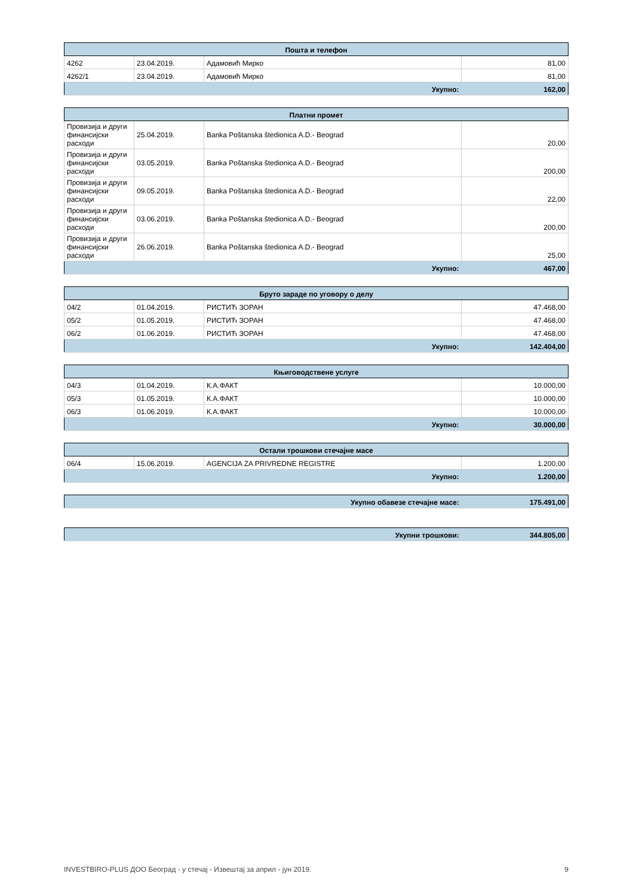| Пошта и телефон | | | |
| --- | --- | --- | --- |
| 4262 | 23.04.2019. | Адамовић Мирко | 81,00 |
| 4262/1 | 23.04.2019. | Адамовић Мирко | 81,00 |
| Укупно: | | | 162,00 |
| Платни промет | | | |
| --- | --- | --- | --- |
| Провизија и други финансијски расходи | 25.04.2019. | Banka Poštanska štedionica A.D.- Beograd | 20,00 |
| Провизија и други финансијски расходи | 03.05.2019. | Banka Poštanska štedionica A.D.- Beograd | 200,00 |
| Провизија и други финансијски расходи | 09.05.2019. | Banka Poštanska štedionica A.D.- Beograd | 22,00 |
| Провизија и други финансијски расходи | 03.06.2019. | Banka Poštanska štedionica A.D.- Beograd | 200,00 |
| Провизија и други финансијски расходи | 26.06.2019. | Banka Poštanska štedionica A.D.- Beograd | 25,00 |
| Укупно: | | | 467,00 |
| Бруто зараде по уговору о делу | | | |
| --- | --- | --- | --- |
| 04/2 | 01.04.2019. | РИСТИЋ ЗОРАН | 47.468,00 |
| 05/2 | 01.05.2019. | РИСТИЋ ЗОРАН | 47.468,00 |
| 06/2 | 01.06.2019. | РИСТИЋ ЗОРАН | 47.468,00 |
| Укупно: | | | 142.404,00 |
| Књиговодствене услуге | | | |
| --- | --- | --- | --- |
| 04/3 | 01.04.2019. | К.А.ФАКТ | 10.000,00 |
| 05/3 | 01.05.2019. | К.А.ФАКТ | 10.000,00 |
| 06/3 | 01.06.2019. | К.А.ФАКТ | 10.000,00 |
| Укупно: | | | 30.000,00 |
| Остали трошкови стечајне масе | | | |
| --- | --- | --- | --- |
| 06/4 | 15.06.2019. | AGENCIJA ZA PRIVREDNE REGISTRE | 1.200,00 |
| Укупно: | | | 1.200,00 |
| Укупно обавезе стечајне масе: | 175.491,00 |
| Укупни трошкови: | 344.805,00 |
INVESTBIRO-PLUS ДОО Београд - у стечај - Извештај за април - јун 2019. 9